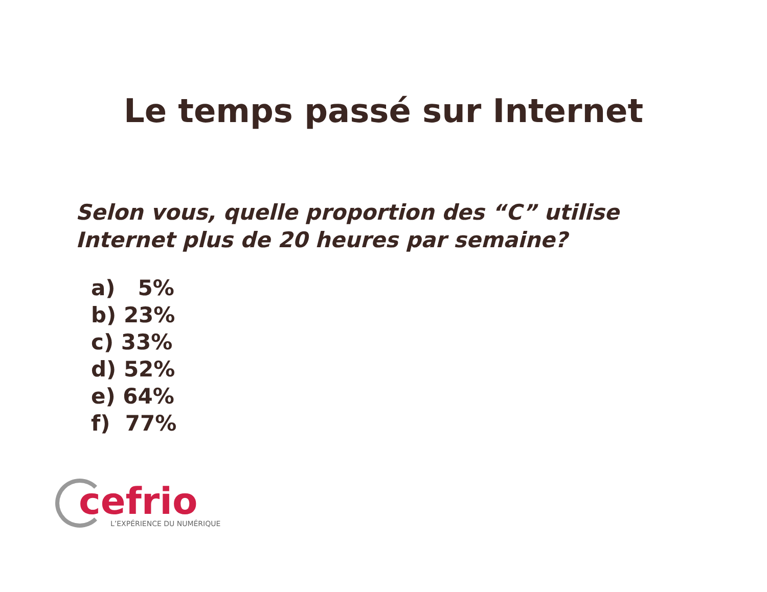Le temps passé sur Internet
Selon vous, quelle proportion des “C” utilise Internet plus de 20 heures par semaine?
a) 5%
b) 23%
c) 33%
d) 52%
e) 64%
f) 77%
cefrio
L’EXPÉRIENCE DU NUMÉRIQUE